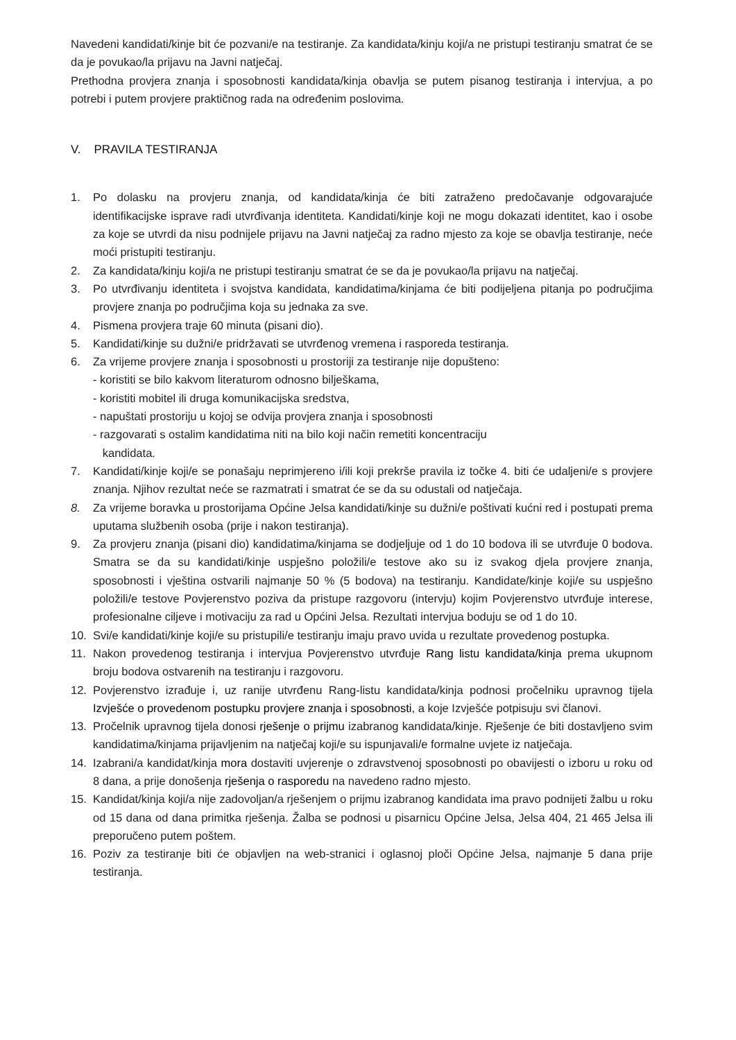Navedeni kandidati/kinje bit će pozvani/e na testiranje. Za kandidata/kinju koji/a ne pristupi testiranju smatrat će se da je povukao/la prijavu na Javni natječaj.
Prethodna provjera znanja i sposobnosti kandidata/kinja obavlja se putem pisanog testiranja i intervjua, a po potrebi i putem provjere praktičnog rada na određenim poslovima.
V. PRAVILA TESTIRANJA
1. Po dolasku na provjeru znanja, od kandidata/kinja će biti zatraženo predočavanje odgovarajuće identifikacijske isprave radi utvrđivanja identiteta. Kandidati/kinje koji ne mogu dokazati identitet, kao i osobe za koje se utvrdi da nisu podnijele prijavu na Javni natječaj za radno mjesto za koje se obavlja testiranje, neće moći pristupiti testiranju.
2. Za kandidata/kinju koji/a ne pristupi testiranju smatrat će se da je povukao/la prijavu na natječaj.
3. Po utvrđivanju identiteta i svojstva kandidata, kandidatima/kinjama će biti podijeljena pitanja po područjima provjere znanja po područjima koja su jednaka za sve.
4. Pismena provjera traje 60 minuta (pisani dio).
5. Kandidati/kinje su dužni/e pridržavati se utvrđenog vremena i rasporeda testiranja.
6. Za vrijeme provjere znanja i sposobnosti u prostoriji za testiranje nije dopušteno:
- koristiti se bilo kakvom literaturom odnosno bilješkama,
- koristiti mobitel ili druga komunikacijska sredstva,
- napuštati prostoriju u kojoj se odvija provjera znanja i sposobnosti
- razgovarati s ostalim kandidatima niti na bilo koji način remetiti koncentraciju
kandidata.
7. Kandidati/kinje koji/e se ponašaju neprimjereno i/ili koji prekrše pravila iz točke 4. biti će udaljeni/e s provjere znanja. Njihov rezultat neće se razmatrati i smatrat će se da su odustali od natječaja.
8. Za vrijeme boravka u prostorijama Općine Jelsa kandidati/kinje su dužni/e poštivati kućni red i postupati prema uputama službenih osoba (prije i nakon testiranja).
9. Za provjeru znanja (pisani dio) kandidatima/kinjama se dodjeljuje od 1 do 10 bodova ili se utvrđuje 0 bodova. Smatra se da su kandidati/kinje uspješno položili/e testove ako su iz svakog djela provjere znanja, sposobnosti i vještina ostvarili najmanje 50 % (5 bodova) na testiranju. Kandidate/kinje koji/e su uspješno položili/e testove Povjerenstvo poziva da pristupe razgovoru (intervju) kojim Povjerenstvo utvrđuje interese, profesionalne ciljeve i motivaciju za rad u Općini Jelsa. Rezultati intervjua boduju se od 1 do 10.
10. Svi/e kandidati/kinje koji/e su pristupili/e testiranju imaju pravo uvida u rezultate provedenog postupka.
11. Nakon provedenog testiranja i intervjua Povjerenstvo utvrđuje Rang listu kandidata/kinja prema ukupnom broju bodova ostvarenih na testiranju i razgovoru.
12. Povjerenstvo izrađuje i, uz ranije utvrđenu Rang-listu kandidata/kinja podnosi pročelniku upravnog tijela Izvješće o provedenom postupku provjere znanja i sposobnosti, a koje Izvješće potpisuju svi članovi.
13. Pročelnik upravnog tijela donosi rješenje o prijmu izabranog kandidata/kinje. Rješenje će biti dostavljeno svim kandidatima/kinjama prijavljenim na natječaj koji/e su ispunjavali/e formalne uvjete iz natječaja.
14. Izabrani/a kandidat/kinja mora dostaviti uvjerenje o zdravstvenoj sposobnosti po obavijesti o izboru u roku od 8 dana, a prije donošenja rješenja o rasporedu na navedeno radno mjesto.
15. Kandidat/kinja koji/a nije zadovoljan/a rješenjem o prijmu izabranog kandidata ima pravo podnijeti žalbu u roku od 15 dana od dana primitka rješenja. Žalba se podnosi u pisarnicu Općine Jelsa, Jelsa 404, 21 465 Jelsa ili preporučeno putem poštem.
16. Poziv za testiranje biti će objavljen na web-stranici i oglasnoj ploči Općine Jelsa, najmanje 5 dana prije testiranja.